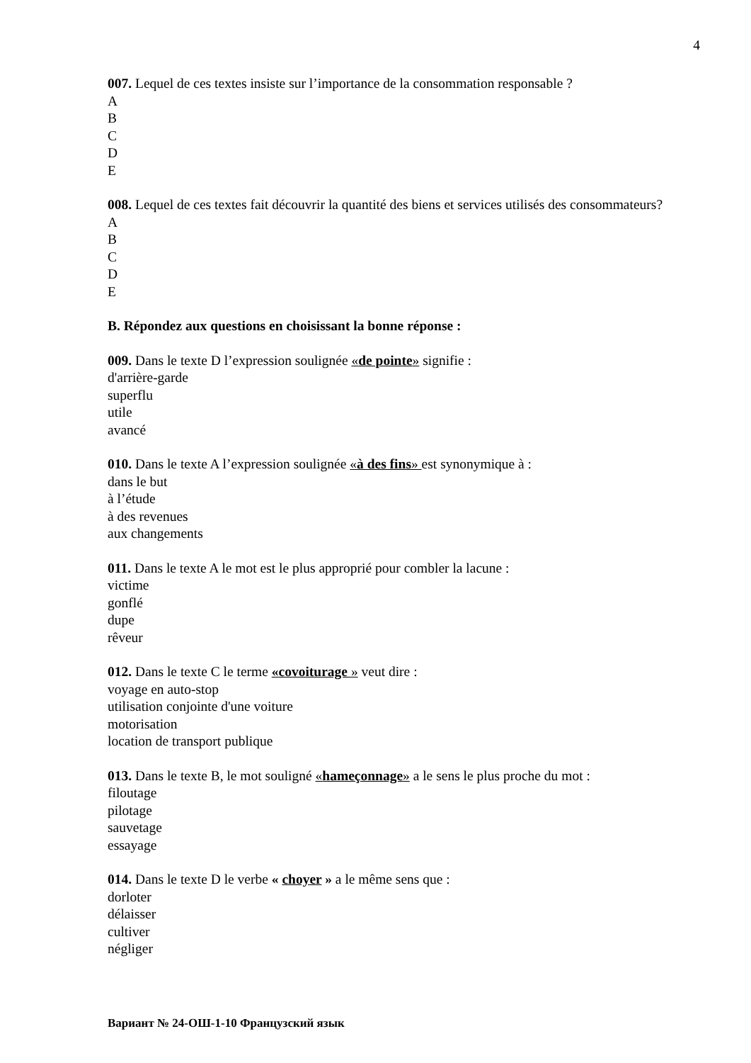4
007. Lequel de ces textes insiste sur l’importance de la consommation responsable ?
A
B
C
D
E
008. Lequel de ces textes fait découvrir la quantité des biens et services utilisés des consommateurs?
A
B
C
D
E
B. Répondez aux questions en choisissant la bonne réponse :
009. Dans le texte D l’expression soulignée «de pointe» signifie :
d'arrière-garde
superflu
utile
avancé
010. Dans le texte A l’expression soulignée «à des fins» est synonymique à :
dans le but
à l’étude
à des revenues
aux changements
011. Dans le texte A le mot est le plus approprié pour combler la lacune :
victime
gonflé
dupe
rêveur
012. Dans le texte C le terme «covoiturage » veut dire :
voyage en auto-stop
utilisation conjointe d'une voiture
motorisation
location de transport publique
013. Dans le texte B, le mot souligné «hameçonnage» a le sens le plus proche du mot :
filoutage
pilotage
sauvetage
essayage
014. Dans le texte D le verbe « choyer » a le même sens que :
dorloter
délaisser
cultiver
négliger
Вариант № 24-ОШ-1-10 Французский язык